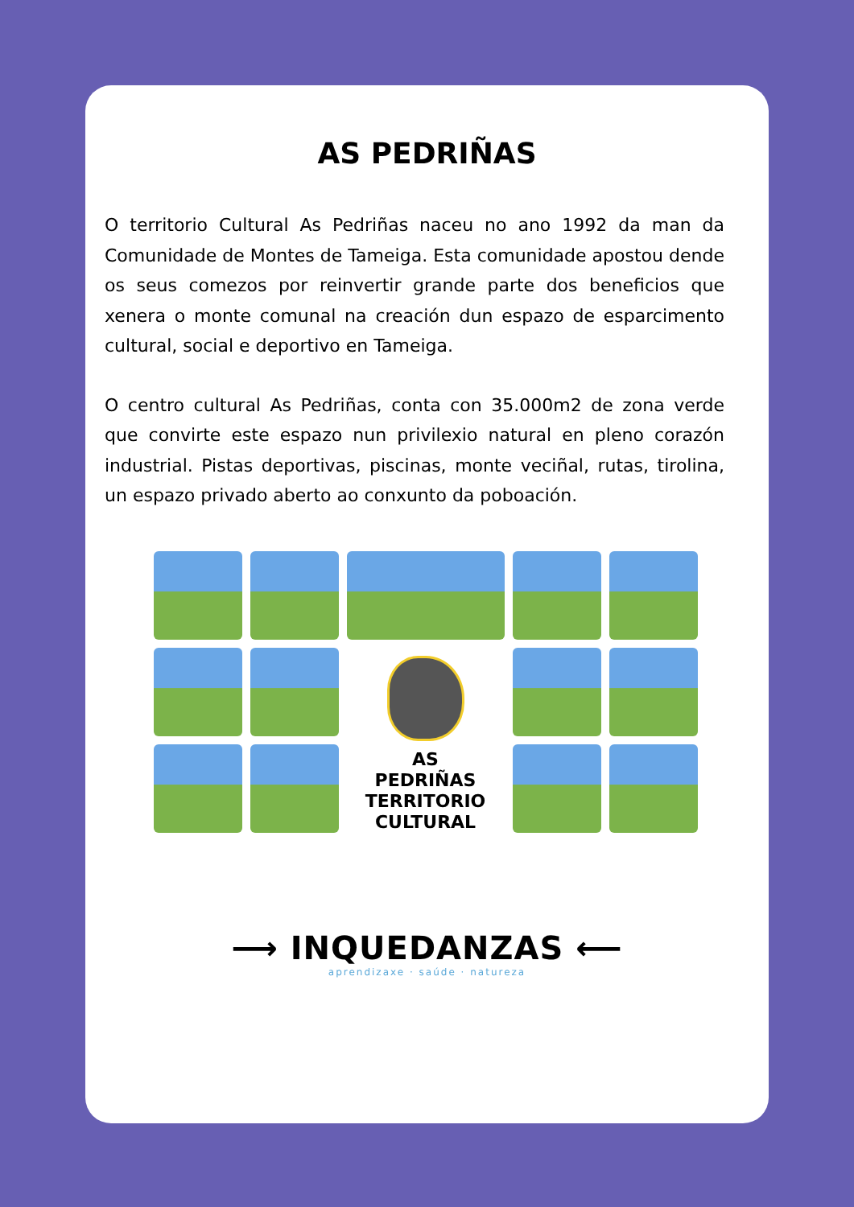AS PEDRIÑAS
O territorio Cultural As Pedriñas naceu no ano 1992 da man da Comunidade de Montes de Tameiga. Esta comunidade apostou dende os seus comezos por reinvertir grande parte dos beneficios que xenera o monte comunal na creación dun espazo de esparcimento cultural, social e deportivo en Tameiga.
O centro cultural As Pedriñas, conta con 35.000m2 de zona verde que convirte este espazo nun privilexio natural en pleno corazón industrial. Pistas deportivas, piscinas, monte veciñal, rutas, tirolina, un espazo privado aberto ao conxunto da poboación.
AS
PEDRIÑAS
TERRITORIO
CULTURAL
⟶ INQUEDANZAS ⟵
aprendizaxe · saúde · natureza